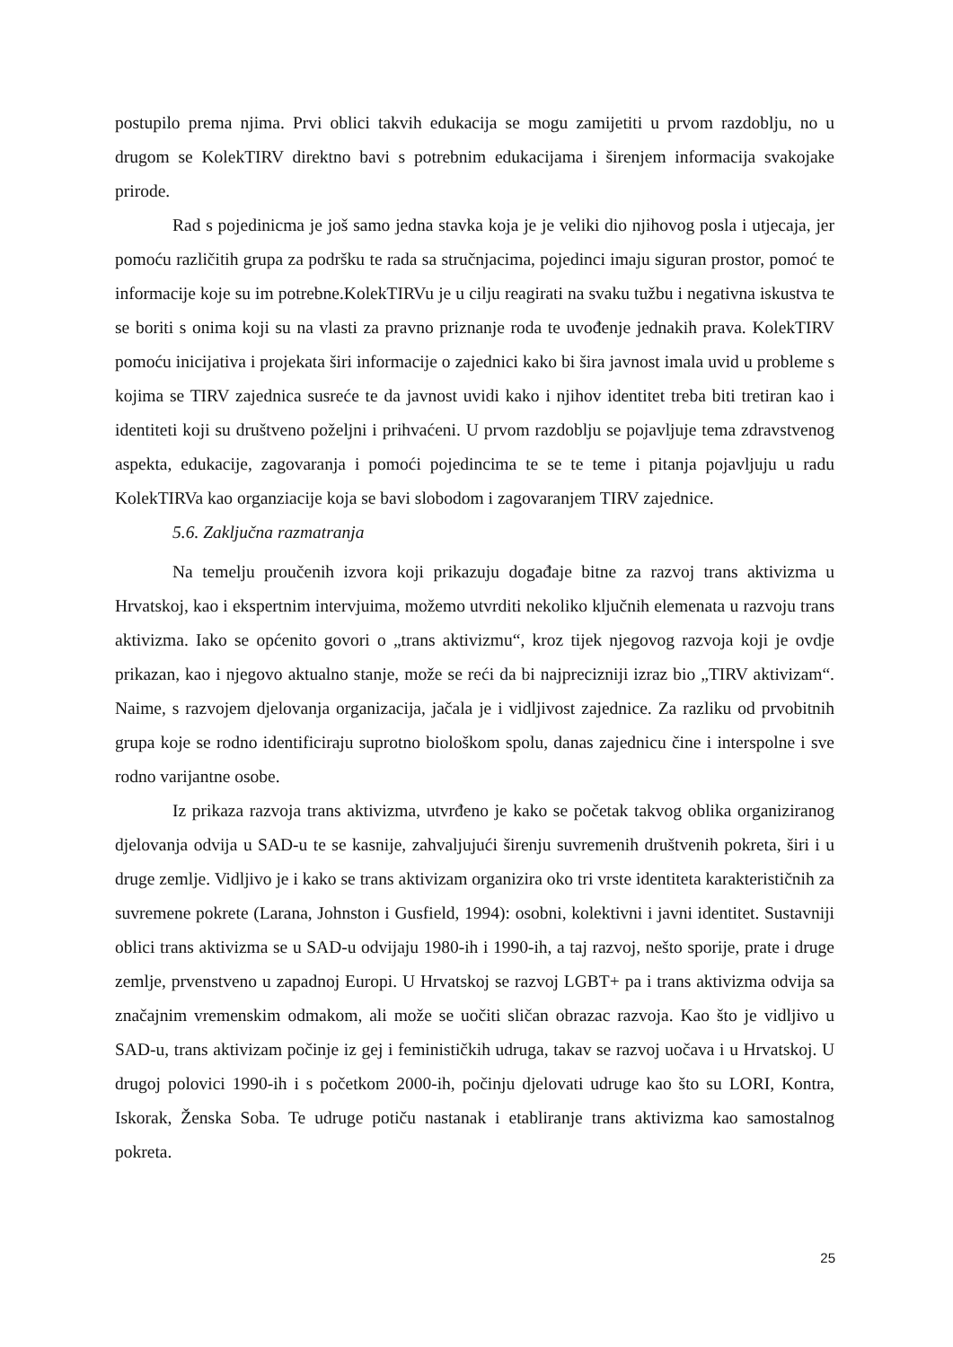postupilo prema njima. Prvi oblici takvih edukacija se mogu zamijetiti u prvom razdoblju, no u drugom se KolekTIRV direktno bavi s potrebnim edukacijama i širenjem informacija svakojake prirode.
Rad s pojedinicma je još samo jedna stavka koja je je veliki dio njihovog posla i utjecaja, jer pomoću različitih grupa za podršku te rada sa stručnjacima, pojedinci imaju siguran prostor, pomoć te informacije koje su im potrebne.KolekTIRVu je u cilju reagirati na svaku tužbu i negativna iskustva te se boriti s onima koji su na vlasti za pravno priznanje roda te uvođenje jednakih prava. KolekTIRV pomoću inicijativa i projekata širi informacije o zajednici kako bi šira javnost imala uvid u probleme s kojima se TIRV zajednica susreće te da javnost uvidi kako i njihov identitet treba biti tretiran kao i identiteti koji su društveno poželjni i prihvaćeni. U prvom razdoblju se pojavljuje tema zdravstvenog aspekta, edukacije, zagovaranja i pomoći pojedincima te se te teme i pitanja pojavljuju u radu KolekTIRVa kao organziacije koja se bavi slobodom i zagovaranjem TIRV zajednice.
5.6. Zaključna razmatranja
Na temelju proučenih izvora koji prikazuju događaje bitne za razvoj trans aktivizma u Hrvatskoj, kao i ekspertnim intervjuima, možemo utvrditi nekoliko ključnih elemenata u razvoju trans aktivizma. Iako se općenito govori o „trans aktivizmu“, kroz tijek njegovog razvoja koji je ovdje prikazan, kao i njegovo aktualno stanje, može se reći da bi najprecizniji izraz bio „TIRV aktivizam“. Naime, s razvojem djelovanja organizacija, jačala je i vidljivost zajednice. Za razliku od prvobitnih grupa koje se rodno identificiraju suprotno biološkom spolu, danas zajednicu čine i interspolne i sve rodno varijantne osobe.
Iz prikaza razvoja trans aktivizma, utvrđeno je kako se početak takvog oblika organiziranog djelovanja odvija u SAD-u te se kasnije, zahvaljujući širenju suvremenih društvenih pokreta, širi i u druge zemlje. Vidljivo je i kako se trans aktivizam organizira oko tri vrste identiteta karakterističnih za suvremene pokrete (Larana, Johnston i Gusfield, 1994): osobni, kolektivni i javni identitet. Sustavniji oblici trans aktivizma se u SAD-u odvijaju 1980-ih i 1990-ih, a taj razvoj, nešto sporije, prate i druge zemlje, prvenstveno u zapadnoj Europi. U Hrvatskoj se razvoj LGBT+ pa i trans aktivizma odvija sa značajnim vremenskim odmakom, ali može se uočiti sličan obrazac razvoja. Kao što je vidljivo u SAD-u, trans aktivizam počinje iz gej i feminističkih udruga, takav se razvoj uočava i u Hrvatskoj. U drugoj polovici 1990-ih i s početkom 2000-ih, počinju djelovati udruge kao što su LORI, Kontra, Iskorak, Ženska Soba. Te udruge potiču nastanak i etabliranje trans aktivizma kao samostalnog pokreta.
25